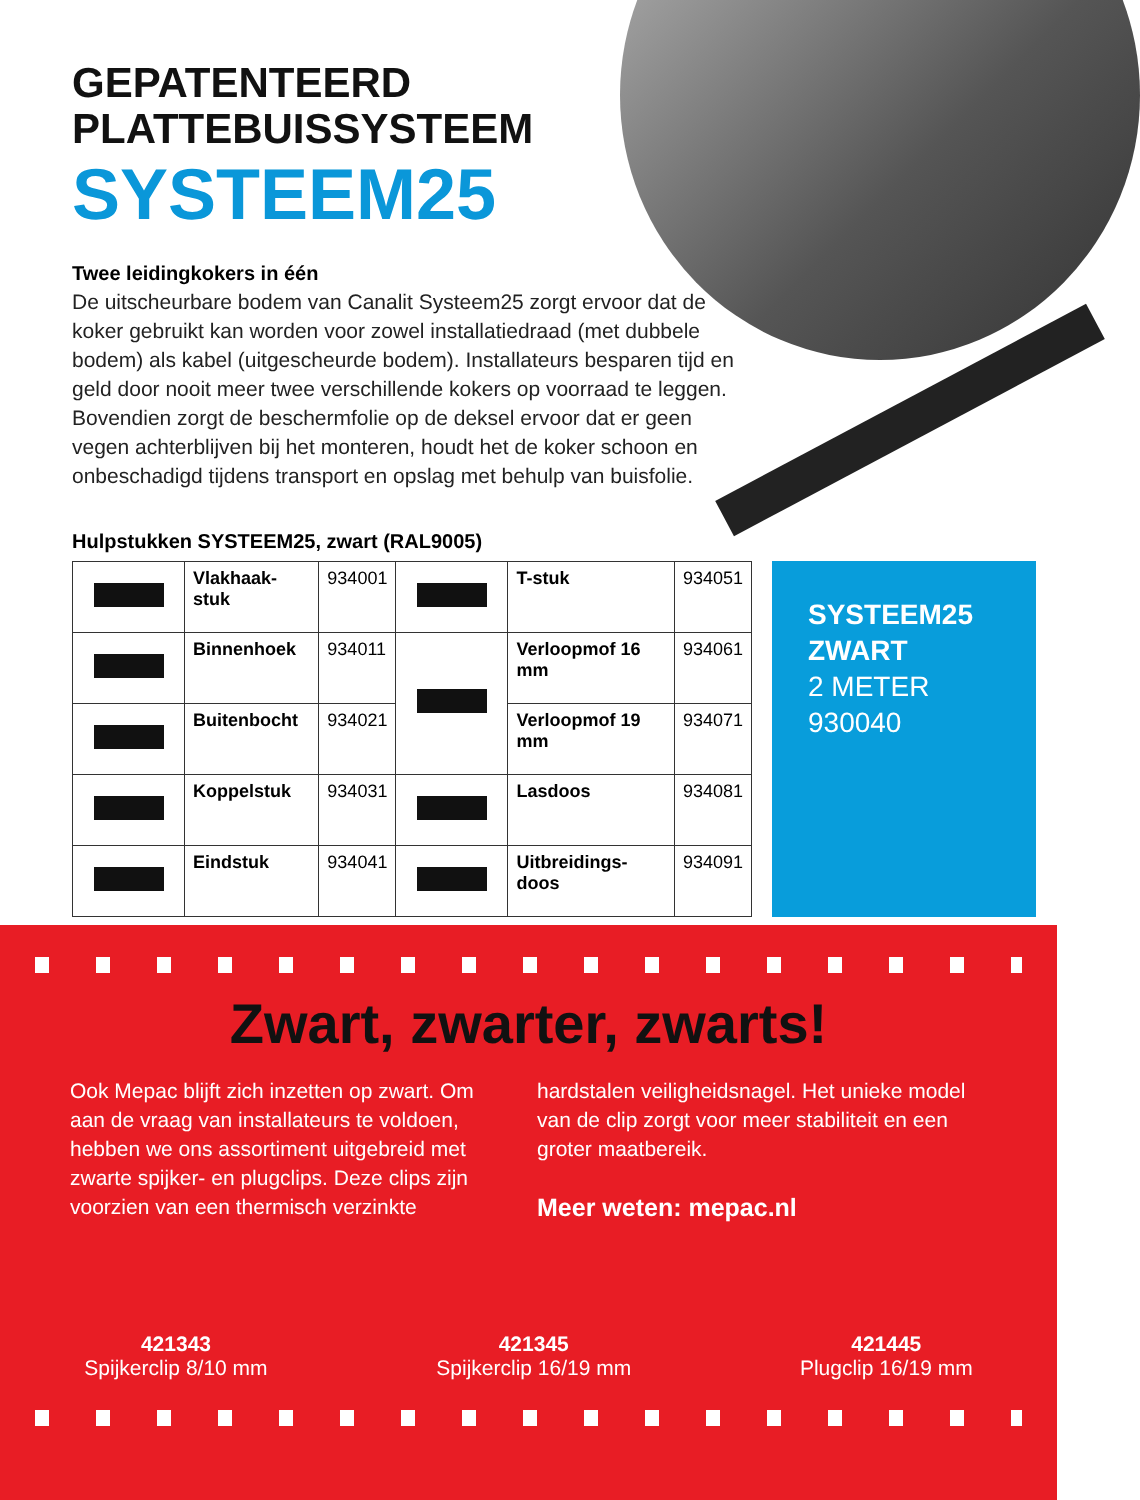GEPATENTEERD
PLATTEBUISSYSTEEM
SYSTEEM25
Twee leidingkokers in één
De uitscheurbare bodem van Canalit Systeem25 zorgt ervoor dat de koker gebruikt kan worden voor zowel installatiedraad (met dubbele bodem) als kabel (uitgescheurde bodem). Installateurs besparen tijd en geld door nooit meer twee verschillende kokers op voorraad te leggen. Bovendien zorgt de beschermfolie op de deksel ervoor dat er geen vegen achterblijven bij het monteren, houdt het de koker schoon en onbeschadigd tijdens transport en opslag met behulp van buisfolie.
Hulpstukken SYSTEEM25, zwart (RAL9005)
| | Vlakhaak-stuk | 934001 | | T-stuk | 934051 |
| | Binnenhoek | 934011 | | Verloopmof 16 mm | 934061 |
| | Buitenbocht | 934021 | | Verloopmof 19 mm | 934071 |
| | Koppelstuk | 934031 | | Lasdoos | 934081 |
| | Eindstuk | 934041 | | Uitbreidings-doos | 934091 |
SYSTEEM25
ZWART
2 METER
930040
Zwart, zwarter, zwarts!
Ook Mepac blijft zich inzetten op zwart. Om aan de vraag van installateurs te voldoen, hebben we ons assortiment uitgebreid met zwarte spijker- en plugclips. Deze clips zijn voorzien van een thermisch verzinkte
hardstalen veiligheidsnagel. Het unieke model van de clip zorgt voor meer stabiliteit en een groter maatbereik.
Meer weten: mepac.nl
421343
Spijkerclip 8/10 mm
421345
Spijkerclip 16/19 mm
421445
Plugclip 16/19 mm